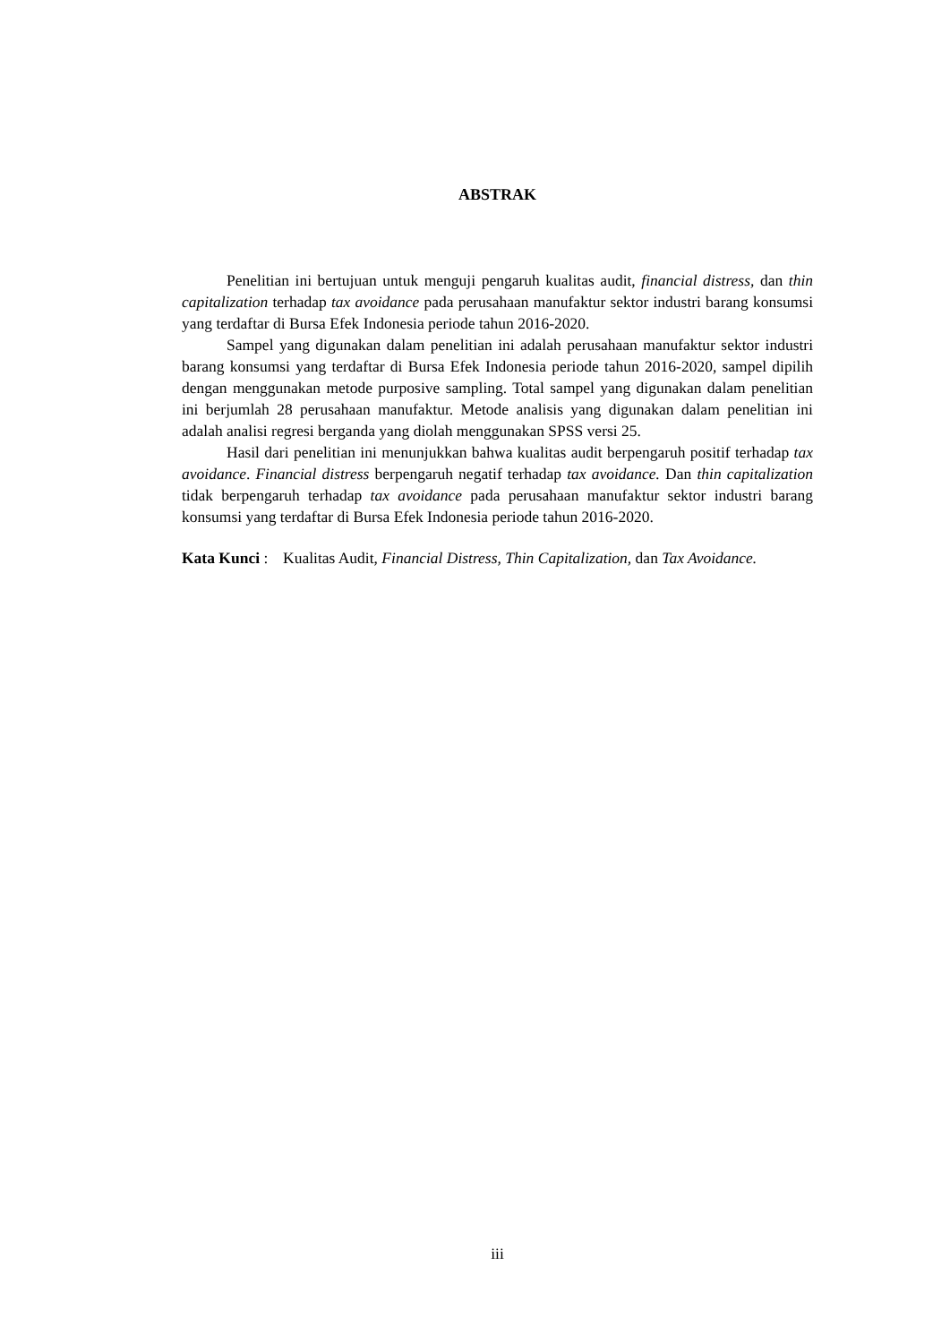ABSTRAK
Penelitian ini bertujuan untuk menguji pengaruh kualitas audit, financial distress, dan thin capitalization terhadap tax avoidance pada perusahaan manufaktur sektor industri barang konsumsi yang terdaftar di Bursa Efek Indonesia periode tahun 2016-2020.
Sampel yang digunakan dalam penelitian ini adalah perusahaan manufaktur sektor industri barang konsumsi yang terdaftar di Bursa Efek Indonesia periode tahun 2016-2020, sampel dipilih dengan menggunakan metode purposive sampling. Total sampel yang digunakan dalam penelitian ini berjumlah 28 perusahaan manufaktur. Metode analisis yang digunakan dalam penelitian ini adalah analisi regresi berganda yang diolah menggunakan SPSS versi 25.
Hasil dari penelitian ini menunjukkan bahwa kualitas audit berpengaruh positif terhadap tax avoidance. Financial distress berpengaruh negatif terhadap tax avoidance. Dan thin capitalization tidak berpengaruh terhadap tax avoidance pada perusahaan manufaktur sektor industri barang konsumsi yang terdaftar di Bursa Efek Indonesia periode tahun 2016-2020.
Kata Kunci : Kualitas Audit, Financial Distress, Thin Capitalization, dan Tax Avoidance.
iii